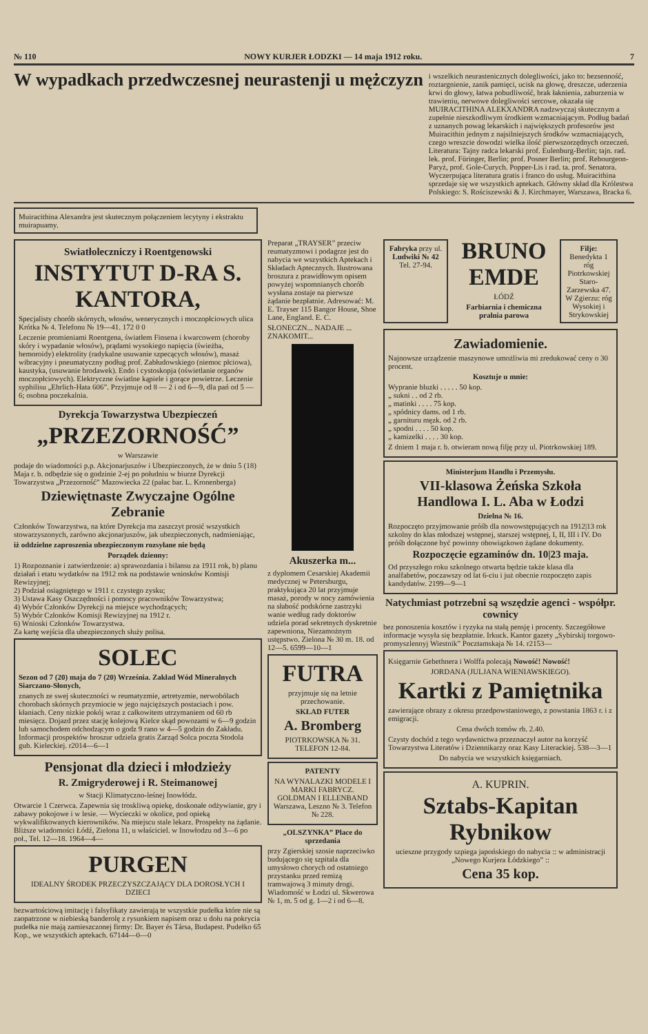№ 110 NOWY KURJER ŁODZKI — 14 maja 1912 roku. 7
W wypadkach przedwczesnej neurastenji u mężczyzn
i wszelkich neurastenicznych dolegliwości, jako to: bezsenność, roztargnienie, zanik pamięci, ucisk na głowę, dreszcze, uderzenia krwi do głowy, łatwa pobudliwość, brak łaknienia, zaburzenia w trawieniu, nerwowe dolegliwości sercowe, okazała się MUIRACITHINA ALEKXANDRA nadzwyczaj skutecznym a zupełnie nieszkodliwym środkiem wzmacniającym. Podług badań z uznanych powag lekarskich i największych profesorów jest Muiracithin jednym z najsilniejszych środków wzmacniających, czego wreszcie dowodzi wielka ilość pierwszorzędnych orzeczeń. Literatura: Tajny radca lekarski prof. Eulenburg-Berlin; tajn. rad. lek. prof. Füringer, Berlin; prof. Posner Berlin; prof. Rebourgeon-Paryż, prof. Gole-Curych. Popper-Lis i rad. ta. prof. Senatora. Wyczerpująca literatura gratis i franco do usług. Muiracithina sprzedaje się we wszystkich aptekach. Główny skład dla Królestwa Polskiego: S. Rościszewski & J. Kirchmayer, Warszawa, Bracka 6.
Muiracithina Alexandra jest skutecznym połączeniem lecytyny i ekstraktu muirapuamy.
Swiatłoleczniczy i Roentgenowski
INSTYTUT D-RA S. KANTORA,
Specjalisty chorób skórnych, włosów, weneryczny­ch i moczopłciowych ulica Krótka № 4. Telefonu № 19—41. 172 0 0
Leczenie promieniami Roentgena, światłem Finsena i kwarcowem (choroby skóry i wypadanie włosów), prądami wysokiego napięcia (świeżba, hemoroidy) elektrolity (radykalne usuwanie szpecących włosów), masaż wibracyjny i pneumatyczny podług prof. Zabłudowskiego (niemoc płciowa), kaustyka, (usuwanie brodawek). Endo i cystoskopja (oświetlanie organów moczopłciowych). Elektryczne światlne kąpiele i gorące powietrze. Leczenie syphilisu „Ehrlich-Hata 606”. Przyjmuje od 8 — 2 i od 6—9, dla pań od 5 — 6; osobna poczekalnia.
Dyrekcja Towarzystwa Ubezpieczeń
„PRZEZORNOŚĆ”
w Warszawie
podaje do wiadomości p.p. Akcjonarjuszów i Ubezpieczonych, że w dniu 5 (18) Maja r. b. odbędzie się o godzinie 2-ej po południu w biurze Dyrekcji Towarzystwa „Przezorność” Mazowiecka 22 (pałac bar. L. Kronenberga)
Dziewiętnaste Zwyczajne Ogólne Zebranie
Członków Towarzystwa, na które Dyrekcja ma zaszczyt prosić wszystkich stowarzyszonych, zarówno akcjonarjuszów, jak ubezpieczonych, nadmieniając,
iż oddzielne zaproszenia ubezpieczonym rozsyłane nie będą
Porządek dzienny:
1) Rozpoznanie i zatwierdzenie: a) sprawozdania i bilansu za 1911 rok, b) planu działań i etatu wydatków na 1912 rok na podstawie wniosków Komisji Rewizyjnej;
2) Podział osiągniętego w 1911 r. czystego zysku;
3) Ustawa Kasy Oszczędności i pomocy pracowników Towarzystwa;
4) Wybór Członków Dyrekcji na miejsce wychodzących;
5) Wybór Członków Komisji Rewizyjnej na 1912 r.
6) Wnioski Członków Towarzystwa.
Za kartę wejścia dla ubezpieczonych służy polisa.
SOLEC
Sezon od 7 (20) maja do 7 (20) Września. Zakład Wód Mineralnych Siarczano-Słonych,
znanych ze swej skuteczności w reumatyzmie, artretyzmie, nerwobólach chorobach skórnych przymiocie w jego najcięższych postaciach i pow. kłaniach. Ceny nizkie pokój wraz z całkowitem utrzymaniem od 60 rb miesięcz. Dojazd przez stację kolejową Kielce skąd powozami w 6—9 godzin lub samochodem odchodzącym o godz 9 rano w 4—5 godzin do Zakładu. Informacji prospektów broszur udziela gratis Zarząd Solca poczta Stodola gub. Kieleckiej. r2014—6—1
Pensjonat dla dzieci i młodzieży
R. Zmigryderowej i R. Steimanowej
w Stacji Klimatyczno-leśnej Inowłódz.
Otwarcie 1 Czerwca. Zapewnia się troskliwą opiekę, doskonałe odżywianie, gry i zabawy pokojowe i w lesie. — Wycieczki w okolice, pod opieką wykwalifikowanych kierowników. Na miejscu stale lekarz. Prospekty na żądanie. Bliższe wiadomości Łódź, Zielona 11, u właściciel. w Inowłodzu od 3—6 po poł., Tel. 12—18. 1964—4—
PURGEN
IDEALNY ŚRODEK PRZECZYSZCZAJĄCY DLA DOROSŁYCH I DZIECI
bezwartościową imitację i falsyfikaty zawierają te wszystkie pudełka które nie są zaopatrzone w niebieską banderolę z rysunkiem napisem oraz u dołu na pokrycia pudełka nie mają zamieszczonej firmy: Dr. Bayer és Társa, Budapest. Pudełko 65 Kop., we wszystkich aptekach. 67144—0—0
Preparat „TRAYSER” przeciw reumatyzmowi i podagrze jest do nabycia we wszystkich Aptekach i Składach Apteczny­ch. Ilustrowana broszura z prawidłowym opisem powyżej wspomnianych chorób wysłana zostaje na pierwsze żądanie bezpłatnie. Adresować: M. E. Trayser 115 Bangor House, Shoe Lane, England. E. C.
SŁONECZN... NADAJE ... ZNAKOMIT...
Akuszerka m...
z dyplomem Cesarskiej Akademii medycznej w Petersburgu, praktykująca 20 lat przyjmuje masaż, porody w nocy zamówienia na słabość podskórne zastrzyki wanie według rady doktorów udziela porad sekretnych dyskretnie zapewniona, Niezamożnym ustępstwo. Zielona № 30 m. 18. od 12—5. 6599—10—1
FUTRA
przyjmuje się na letnie przechowanie.
SKŁAD FUTER
A. Bromberg
PIOTRKOWSKA № 31. TELEFON 12-84.
PATENTY
NA WYNALAZKI MODELE I MARKI FABRYCZ. GOLDMAN I ELLENBAND Warszawa, Leszno № 3. Telefon № 228.
„OLSZYNKA” Place do sprzedania
przy Zgierskiej szosie naprzeciwko budującego się szpitala dla umysłowo chorych od ostatniego przystanku przed remizą tramwajową 3 minuty drogi. Wiadomość w Łodzi ul. Skwerowa № 1, m. 5 od g. 1—2 i od 6—8.
Fabryka przy ul. Ludwiki № 42 Tel. 27-94.
BRUNO EMDE
ŁÓDŹ
Farbiarnia i chemiczna pralnia parowa
Filje: Benedykta 1 róg Piotrkowskiej Staro-Zarzewska 47. W Zgierzu: róg Wysokiej i Strykowskiej
Zawiadomienie.
Najnowsze urządzenie maszynowe umożliwia mi zredukować ceny o 30 procent.
Kosztuje u mnie:
Wypranie bluzki . . . . . 50 kop.
„ sukni . . od 2 rb.
„ matinki . . . . 75 kop.
„ spódnicy dams. od 1 rb.
„ garnituru męzk. od 2 rb.
„ spodni . . . . 50 kop.
„ kamizelki . . . . 30 kop.
Z dniem 1 maja r. b. otwieram nową filję przy ul. Piotrkowskiej 189.
Ministerjum Handlu i Przemysłu.
VII-klasowa Żeńska Szkoła Handlowa I. L. Aba w Łodzi
Dzielna № 16.
Rozpoczęto przyjmowanie próśb dla nowowstępujących na 1912|13 rok szkolny do klas młodszej wstępnej, starszej wstępnej, I, II, III i IV. Do próśb dołączone być powinny obowiązkowo żądane dokumenty.
Rozpoczęcie egzaminów dn. 10|23 maja.
Od przyszłego roku szkolnego otwarta będzie także klasa dla analfabetów, poczawszy od lat 6-ciu i już obecnie rozpoczęto zapis kandydatów. 2199—9—1
Natychmiast potrzebni są wszędzie agenci - współpr. cownicy
bez ponoszenia kosztów i ryzyka na stałą pensję i procenty. Szczegółowe informacje wysyła się bezpłatnie. Irkuck. Kantor gazety „Sybirskij torgowo-promyszlennyj Wiestnik” Pocztamskaja № 14. r2153—
Księgarnie Gebethnera i Wolffa polecają Nowość! Nowość!
JORDANA (JULJANA WIENIAWSKIEGO).
Kartki z Pamiętnika
zawierające obrazy z okresu przedpowstaniowego, z powstania 1863 r. i z emigracji.
Cena dwóch tomów rb. 2.40.
Czysty dochód z tego wydawnictwa przeznaczył autor na korzyść Towarzystwa Literatów i Dziennikarzy oraz Kasy Literackiej. 538—3—1
Do nabycia we wszystkich księgarniach.
A. KUPRIN.
Sztabs-Kapitan Rybnikow
ucieszne przygody szpiega japońskiego do nabycia :: w administracji „Nowego Kurjera Łódzkiego” ::
Cena 35 kop.